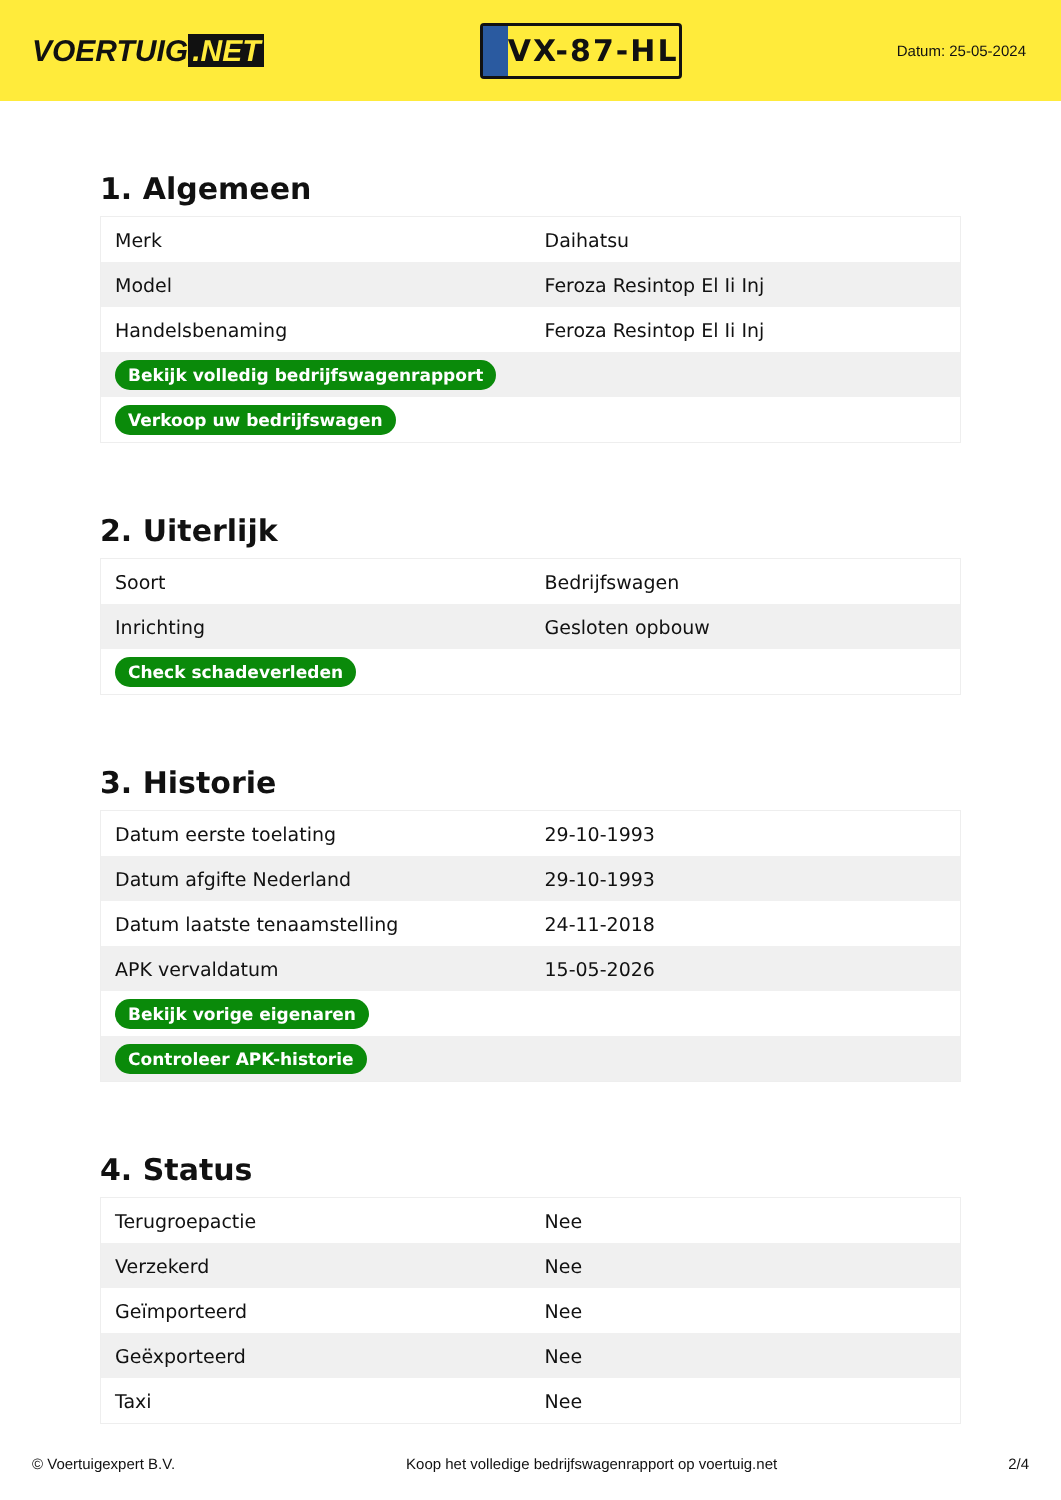VOERTUIG.NET
VX-87-HL
Datum: 25-05-2024
1. Algemeen
| Merk | Daihatsu |
| Model | Feroza Resintop El Ii Inj |
| Handelsbenaming | Feroza Resintop El Ii Inj |
| Bekijk volledig bedrijfswagenrapport | |
| Verkoop uw bedrijfswagen | |
2. Uiterlijk
| Soort | Bedrijfswagen |
| Inrichting | Gesloten opbouw |
| Check schadeverleden | |
3. Historie
| Datum eerste toelating | 29-10-1993 |
| Datum afgifte Nederland | 29-10-1993 |
| Datum laatste tenaamstelling | 24-11-2018 |
| APK vervaldatum | 15-05-2026 |
| Bekijk vorige eigenaren | |
| Controleer APK-historie | |
4. Status
| Terugroepactie | Nee |
| Verzekerd | Nee |
| Geïmporteerd | Nee |
| Geëxporteerd | Nee |
| Taxi | Nee |
© Voertuigexpert B.V. Koop het volledige bedrijfswagenrapport op voertuig.net 2/4